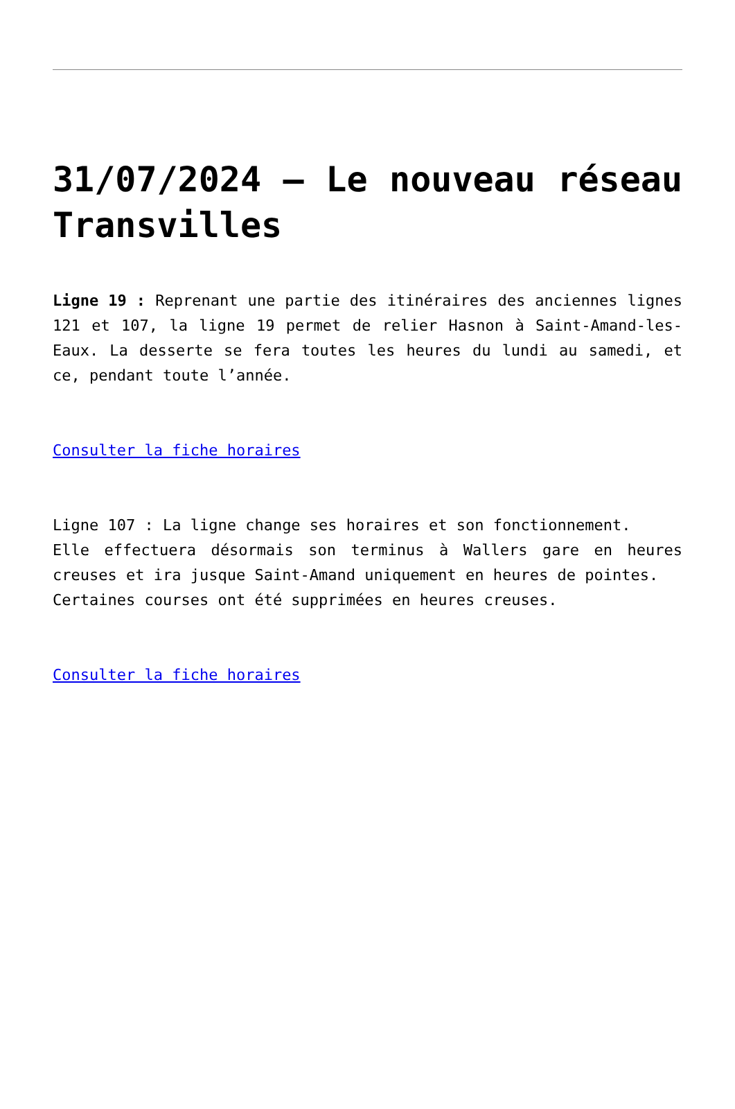31/07/2024 – Le nouveau réseau Transvilles
Ligne 19 : Reprenant une partie des itinéraires des anciennes lignes 121 et 107, la ligne 19 permet de relier Hasnon à Saint-Amand-les-Eaux. La desserte se fera toutes les heures du lundi au samedi, et ce, pendant toute l’année.
Consulter la fiche horaires
Ligne 107 : La ligne change ses horaires et son fonctionnement.
Elle effectuera désormais son terminus à Wallers gare en heures creuses et ira jusque Saint-Amand uniquement en heures de pointes.
Certaines courses ont été supprimées en heures creuses.
Consulter la fiche horaires